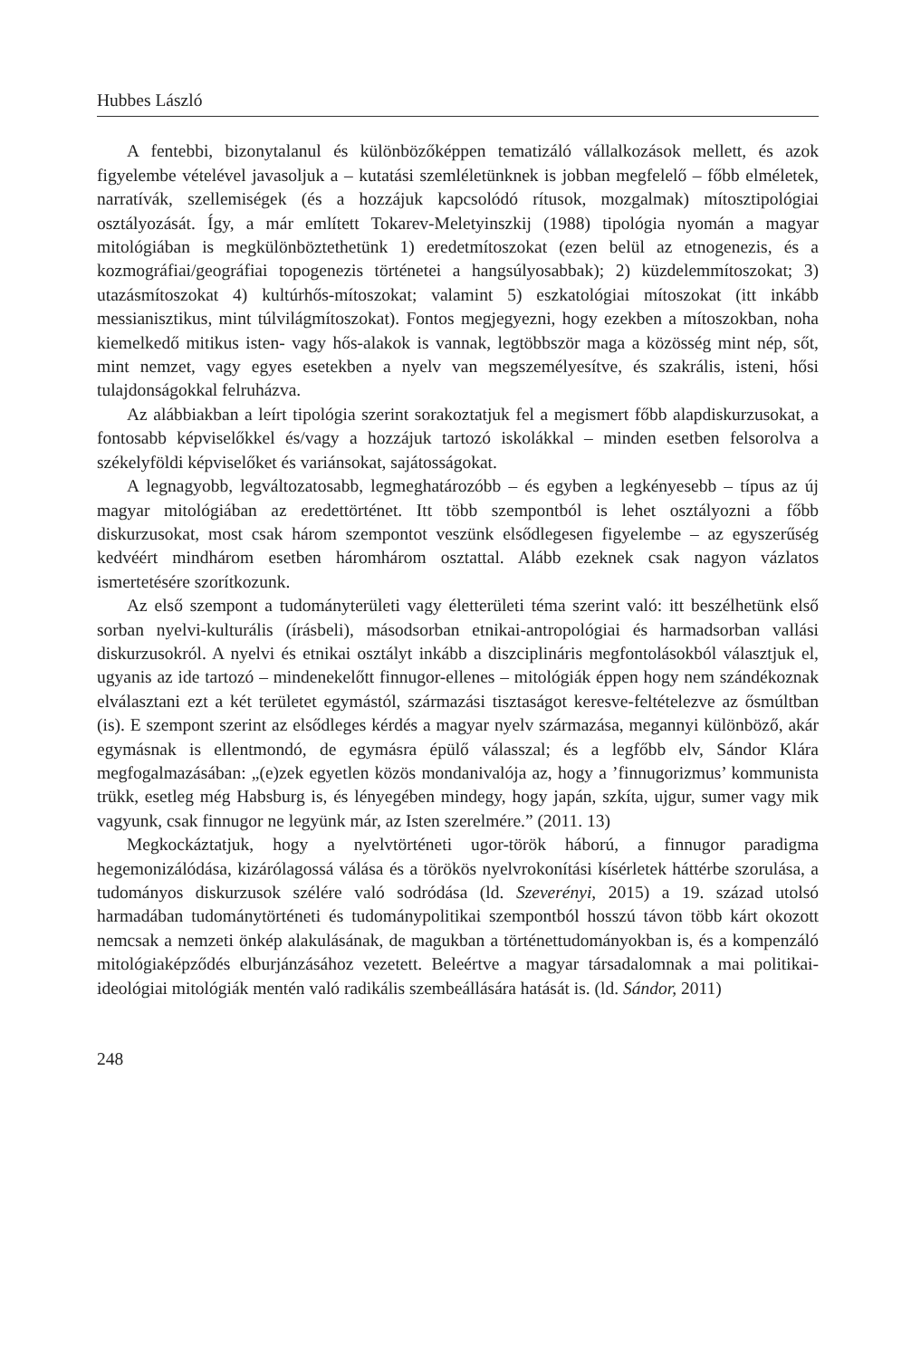Hubbes László
A fentebbi, bizonytalanul és különbözőképpen tematizáló vállalkozások mellett, és azok figyelembe vételével javasoljuk a – kutatási szemléletünknek is jobban megfelelő – főbb elméletek, narratívák, szellemiségek (és a hozzájuk kapcsolódó rítusok, mozgalmak) mítosztipológiai osztályozását. Így, a már említett Tokarev-Meletyinszkij (1988) tipológia nyomán a magyar mitológiában is megkülönböztethetünk 1) eredetmítoszokat (ezen belül az etnogenezis, és a kozmográfiai/geográfiai topogenezis történetei a hangsúlyosabbak); 2) küzdelemmítoszokat; 3) utazásmítoszokat 4) kultúrhős-mítoszokat; valamint 5) eszkatológiai mítoszokat (itt inkább messianisztikus, mint túlvilágmítoszokat). Fontos megjegyezni, hogy ezekben a mítoszokban, noha kiemelkedő mitikus isten- vagy hős-alakok is vannak, legtöbbször maga a közösség mint nép, sőt, mint nemzet, vagy egyes esetekben a nyelv van megszemélyesítve, és szakrális, isteni, hősi tulajdonságokkal felruházva.
Az alábbiakban a leírt tipológia szerint sorakoztatjuk fel a megismert főbb alapdiskurzusokat, a fontosabb képviselőkkel és/vagy a hozzájuk tartozó iskolákkal – minden esetben felsorolva a székelyföldi képviselőket és variánsokat, sajátosságokat.
A legnagyobb, legváltozatosabb, legmeghatározóbb – és egyben a legkényesebb – típus az új magyar mitológiában az eredettörténet. Itt több szempontból is lehet osztályozni a főbb diskurzusokat, most csak három szempontot veszünk elsődlegesen figyelembe – az egyszerűség kedvéért mindhárom esetben háromhárom osztattal. Alább ezeknek csak nagyon vázlatos ismertetésére szorítkozunk.
Az első szempont a tudományterületi vagy életterületi téma szerint való: itt beszélhetünk első sorban nyelvi-kulturális (írásbeli), másodsorban etnikai-antropológiai és harmadsorban vallási diskurzusokról. A nyelvi és etnikai osztályt inkább a diszciplináris megfontolásokból választjuk el, ugyanis az ide tartozó – mindenekelőtt finnugor-ellenes – mitológiák éppen hogy nem szándékoznak elválasztani ezt a két területet egymástól, származási tisztaságot keresve-feltételezve az ősmúltban (is). E szempont szerint az elsődleges kérdés a magyar nyelv származása, megannyi különböző, akár egymásnak is ellentmondó, de egymásra épülő válasszal; és a legfőbb elv, Sándor Klára megfogalmazásában: „(e)zek egyetlen közös mondanivalója az, hogy a ’finnugorizmus’ kommunista trükk, esetleg még Habsburg is, és lényegében mindegy, hogy japán, szkíta, ujgur, sumer vagy mik vagyunk, csak finnugor ne legyünk már, az Isten szerelmére.” (2011. 13)
Megkockáztatjuk, hogy a nyelvtörténeti ugor-török háború, a finnugor paradigma hegemonizálódása, kizárólagossá válása és a törökös nyelvrokonítási kísérletek háttérbe szorulása, a tudományos diskurzusok szélére való sodródása (ld. Szeverényi, 2015) a 19. század utolsó harmadában tudománytörténeti és tudománypolitikai szempontból hosszú távon több kárt okozott nemcsak a nemzeti önkép alakulásának, de magukban a történettudományokban is, és a kompenzáló mitológiaképződés elburjánzásához vezetett. Beleértve a magyar társadalomnak a mai politikai-ideológiai mitológiák mentén való radikális szembeállására hatását is. (ld. Sándor, 2011)
248